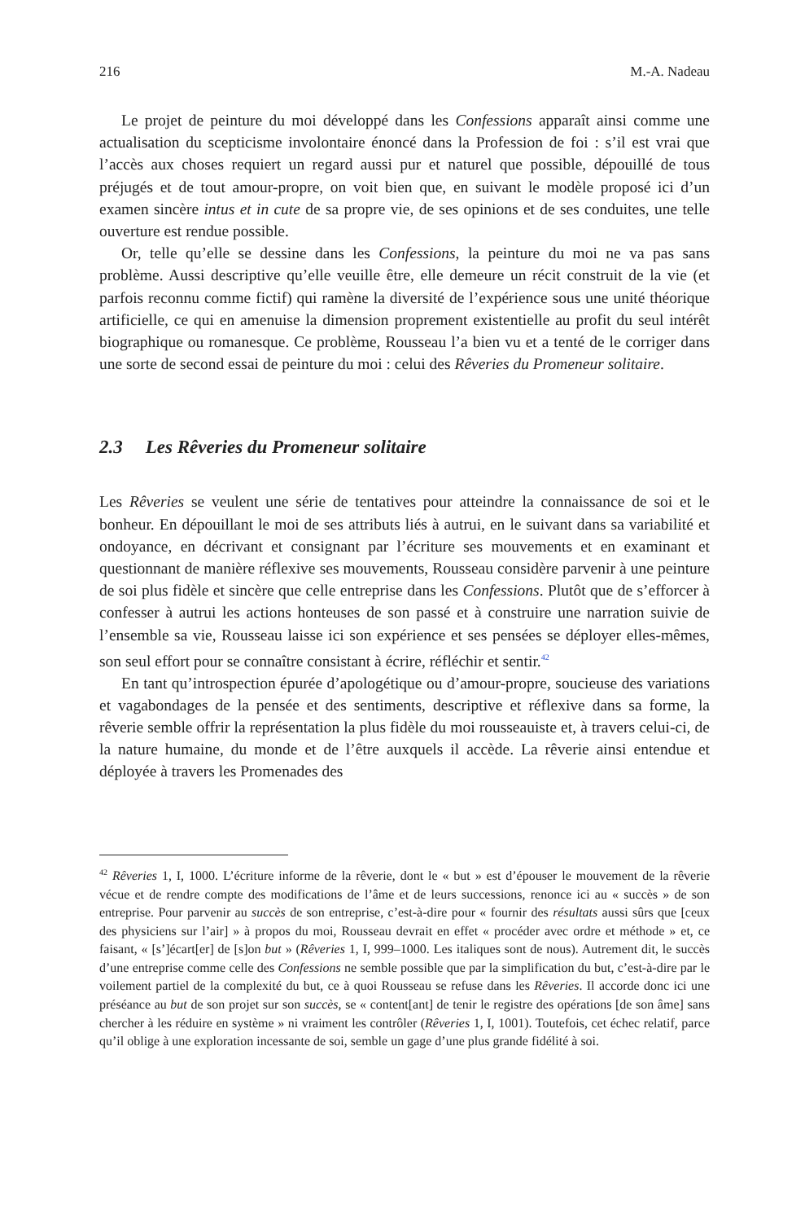216 M.-A. Nadeau
Le projet de peinture du moi développé dans les Confessions apparaît ainsi comme une actualisation du scepticisme involontaire énoncé dans la Profession de foi : s’il est vrai que l’accès aux choses requiert un regard aussi pur et naturel que possible, dépouillé de tous préjugés et de tout amour-propre, on voit bien que, en suivant le modèle proposé ici d’un examen sincère intus et in cute de sa propre vie, de ses opinions et de ses conduites, une telle ouverture est rendue possible.
Or, telle qu’elle se dessine dans les Confessions, la peinture du moi ne va pas sans problème. Aussi descriptive qu’elle veuille être, elle demeure un récit construit de la vie (et parfois reconnu comme fictif) qui ramène la diversité de l’expérience sous une unité théorique artificielle, ce qui en amenuise la dimension proprement existentielle au profit du seul intérêt biographique ou romanesque. Ce problème, Rousseau l’a bien vu et a tenté de le corriger dans une sorte de second essai de peinture du moi : celui des Rêveries du Promeneur solitaire.
2.3 Les Rêveries du Promeneur solitaire
Les Rêveries se veulent une série de tentatives pour atteindre la connaissance de soi et le bonheur. En dépouillant le moi de ses attributs liés à autrui, en le suivant dans sa variabilité et ondoyance, en décrivant et consignant par l’écriture ses mouvements et en examinant et questionnant de manière réflexive ses mouvements, Rousseau considère parvenir à une peinture de soi plus fidèle et sincère que celle entreprise dans les Confessions. Plutôt que de s’efforcer à confesser à autrui les actions honteuses de son passé et à construire une narration suivie de l’ensemble sa vie, Rousseau laisse ici son expérience et ses pensées se déployer elles-mêmes, son seul effort pour se connaître consistant à écrire, réfléchir et sentir.<sup>42</sup>
En tant qu’introspection épurée d’apologétique ou d’amour-propre, soucieuse des variations et vagabondages de la pensée et des sentiments, descriptive et réflexive dans sa forme, la rêverie semble offrir la représentation la plus fidèle du moi rousseauiste et, à travers celui-ci, de la nature humaine, du monde et de l’être auxquels il accède. La rêverie ainsi entendue et déployée à travers les Promenades des
<sup>42</sup> Rêveries 1, I, 1000. L’écriture informe de la rêverie, dont le « but » est d’épouser le mouvement de la rêverie vécue et de rendre compte des modifications de l’âme et de leurs successions, renonce ici au « succès » de son entreprise. Pour parvenir au succès de son entreprise, c’est-à-dire pour « fournir des résultats aussi sûrs que [ceux des physiciens sur l’air] » à propos du moi, Rousseau devrait en effet « procéder avec ordre et méthode » et, ce faisant, « [s’]écart[er] de [s]on but » (Rêveries 1, I, 999–1000. Les italiques sont de nous). Autrement dit, le succès d’une entreprise comme celle des Confessions ne semble possible que par la simplification du but, c’est-à-dire par le voilement partiel de la complexité du but, ce à quoi Rousseau se refuse dans les Rêveries. Il accorde donc ici une préséance au but de son projet sur son succès, se « content[ant] de tenir le registre des opérations [de son âme] sans chercher à les réduire en système » ni vraiment les contrôler (Rêveries 1, I, 1001). Toutefois, cet échec relatif, parce qu’il oblige à une exploration incessante de soi, semble un gage d’une plus grande fidélité à soi.